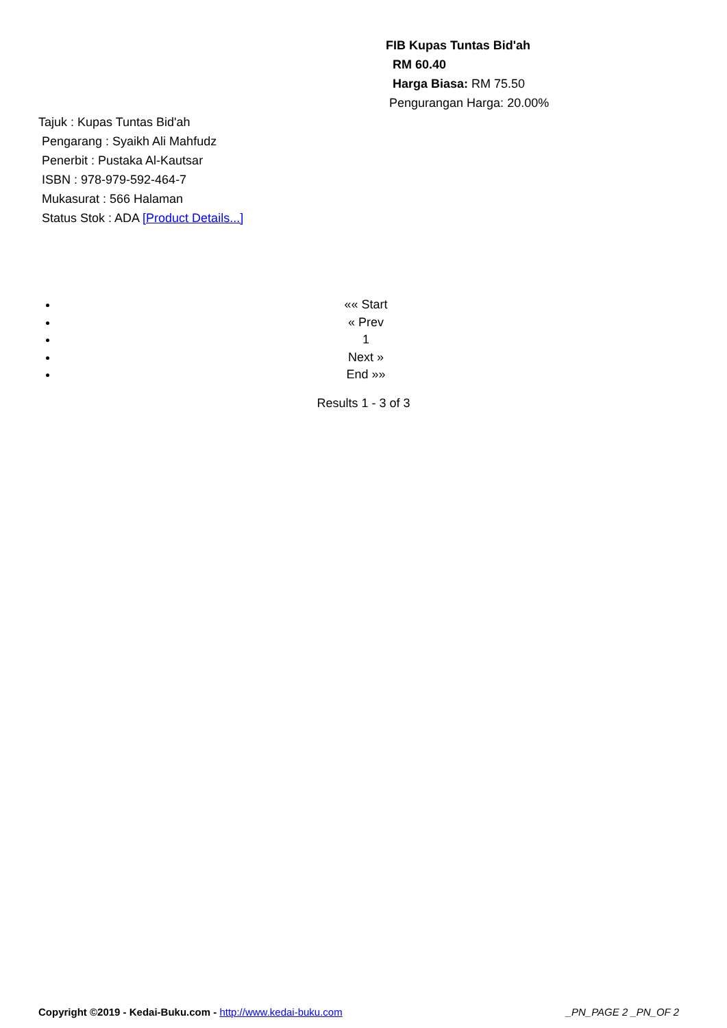FIB Kupas Tuntas Bid'ah
RM 60.40
Harga Biasa: RM 75.50
Pengurangan Harga: 20.00%
Tajuk : Kupas Tuntas Bid'ah
Pengarang : Syaikh Ali Mahfudz
Penerbit : Pustaka Al-Kautsar
ISBN : 978-979-592-464-7
Mukasurat : 566 Halaman
Status Stok : ADA [Product Details...]
«« Start
« Prev
1
Next »
End »»
Results 1 - 3 of 3
Copyright ©2019 - Kedai-Buku.com - http://www.kedai-buku.com _PN_PAGE 2 _PN_OF 2